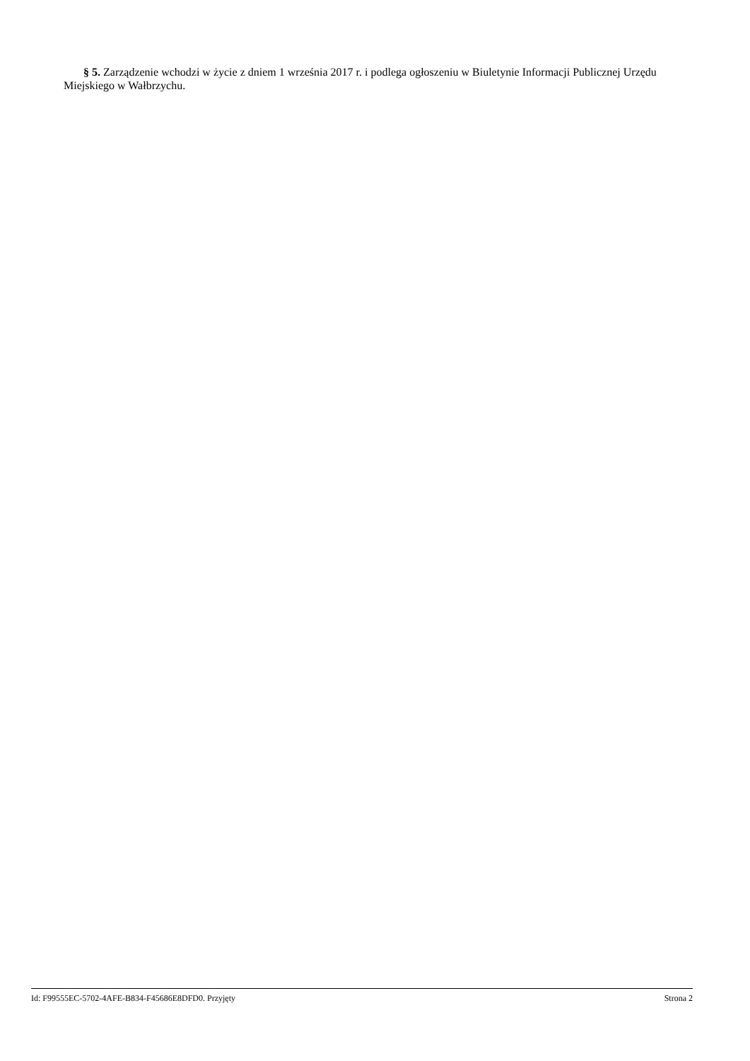§ 5. Zarządzenie wchodzi w życie z dniem 1 września 2017 r. i podlega ogłoszeniu w Biuletynie Informacji Publicznej Urzędu Miejskiego w Wałbrzychu.
Id: F99555EC-5702-4AFE-B834-F45686E8DFD0. Przyjęty Strona 2